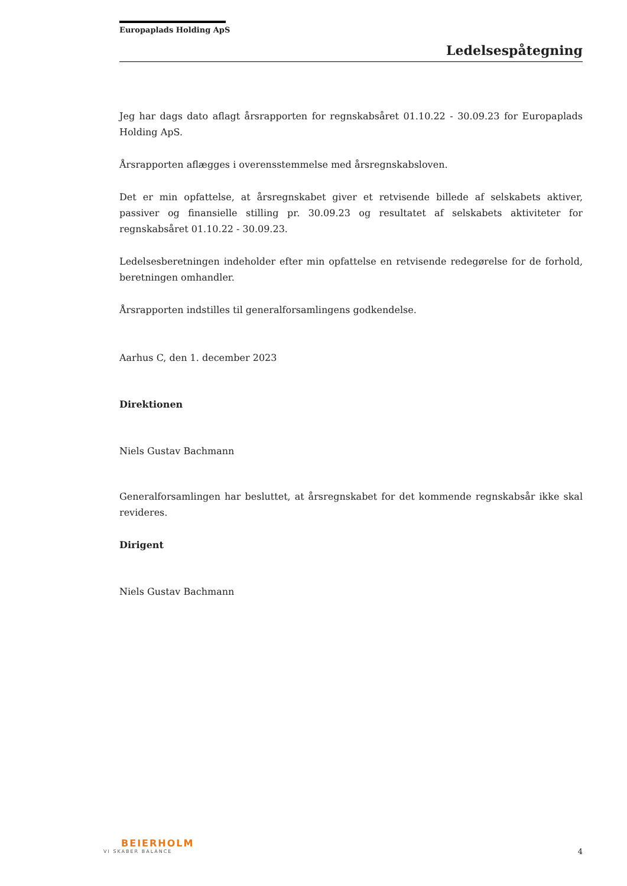Europaplads Holding ApS
Ledelsespåtegning
Jeg har dags dato aflagt årsrapporten for regnskabsåret 01.10.22 - 30.09.23 for Europaplads Holding ApS.
Årsrapporten aflægges i overensstemmelse med årsregnskabsloven.
Det er min opfattelse, at årsregnskabet giver et retvisende billede af selskabets aktiver, passiver og finansielle stilling pr. 30.09.23 og resultatet af selskabets aktiviteter for regnskabsåret 01.10.22 - 30.09.23.
Ledelsesberetningen indeholder efter min opfattelse en retvisende redegørelse for de forhold, beretningen omhandler.
Årsrapporten indstilles til generalforsamlingens godkendelse.
Aarhus C, den 1. december 2023
Direktionen
Niels Gustav Bachmann
Generalforsamlingen har besluttet, at årsregnskabet for det kommende regnskabsår ikke skal revideres.
Dirigent
Niels Gustav Bachmann
BEIERHOLM
VI SKABER BALANCE
4